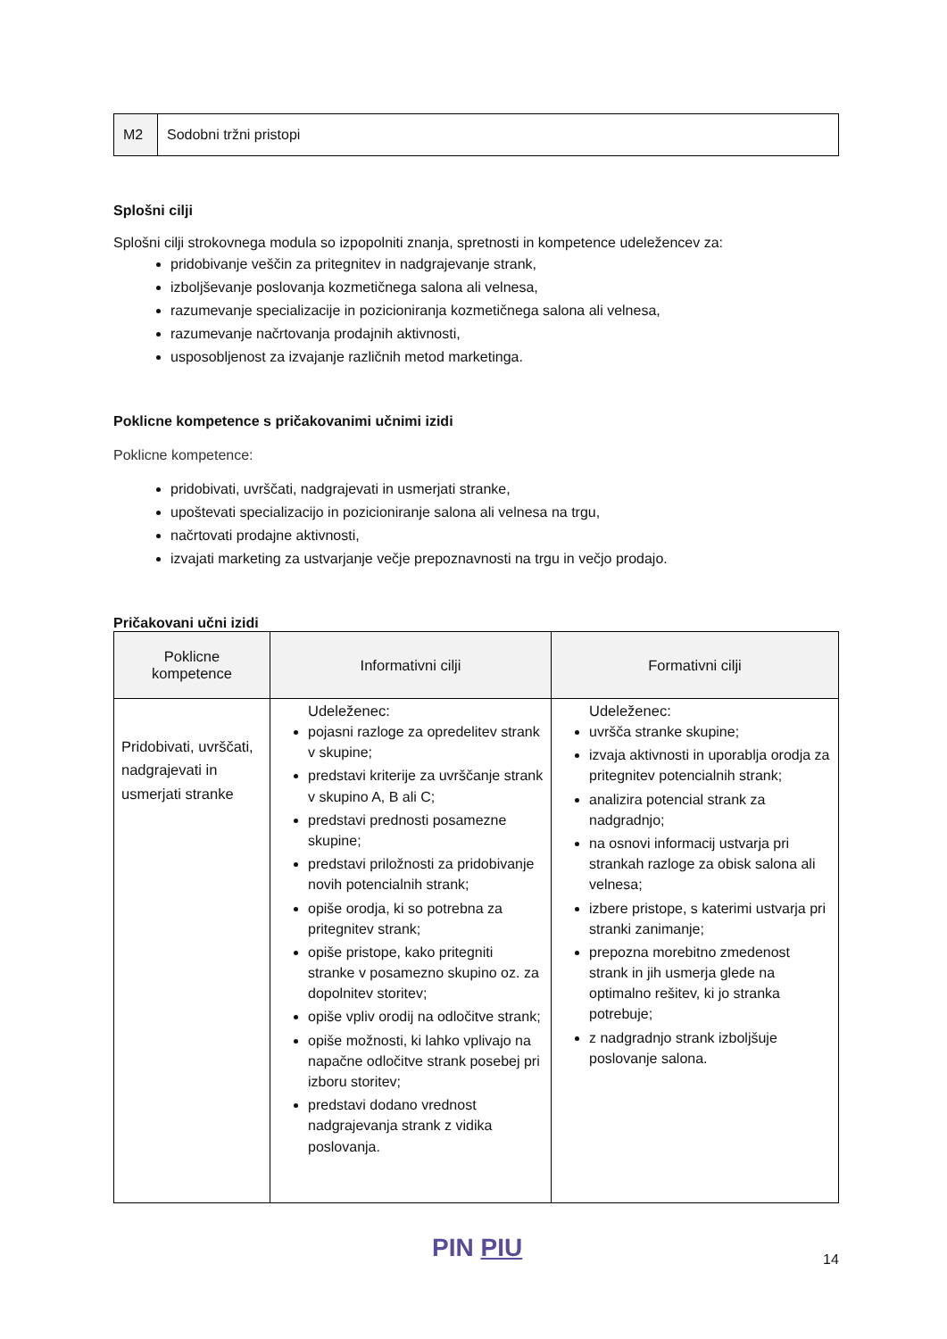| M2 | Sodobni tržni pristopi |
Splošni cilji
Splošni cilji strokovnega modula so izpopolniti znanja, spretnosti in kompetence udeležencev za:
pridobivanje veščin za pritegnitev in nadgrajevanje strank,
izboljševanje poslovanja kozmetičnega salona ali velnesa,
razumevanje specializacije in pozicioniranja kozmetičnega salona ali velnesa,
razumevanje načrtovanja prodajnih aktivnosti,
usposobljenost za izvajanje različnih metod marketinga.
Poklicne kompetence s pričakovanimi učnimi izidi
Poklicne kompetence:
pridobivati, uvrščati, nadgrajevati in usmerjati stranke,
upoštevati specializacijo in pozicioniranje salona ali velnesa na trgu,
načrtovati prodajne aktivnosti,
izvajati marketing za ustvarjanje večje prepoznavnosti na trgu in večjo prodajo.
Pričakovani učni izidi
| Poklicne kompetence | Informativni cilji | Formativni cilji |
| --- | --- | --- |
| Pridobivati, uvrščati, nadgrajevati in usmerjati stranke | Udeleženec: pojasni razloge za opredelitev strank v skupine; predstavi kriterije za uvrščanje strank v skupino A, B ali C; predstavi prednosti posamezne skupine; predstavi priložnosti za pridobivanje novih potencialnih strank; opiše orodja, ki so potrebna za pritegnitev strank; opiše pristope, kako pritegniti stranke v posamezno skupino oz. za dopolnitev storitev; opiše vpliv orodij na odločitve strank; opiše možnosti, ki lahko vplivajo na napačne odločitve strank posebej pri izboru storitev; predstavi dodano vrednost nadgrajevanja strank z vidika poslovanja. | Udeleženec: uvršča stranke skupine; izvaja aktivnosti in uporablja orodja za pritegnitev potencialnih strank; analizira potencial strank za nadgradnjo; na osnovi informacij ustvarja pri strankah razloge za obisk salona ali velnesa; izbere pristope, s katerimi ustvarja pri stranki zanimanje; prepozna morebitno zmedenost strank in jih usmerja glede na optimalno rešitev, ki jo stranka potrebuje; z nadgradnjo strank izboljšuje poslovanje salona. |
PIN PIU 14